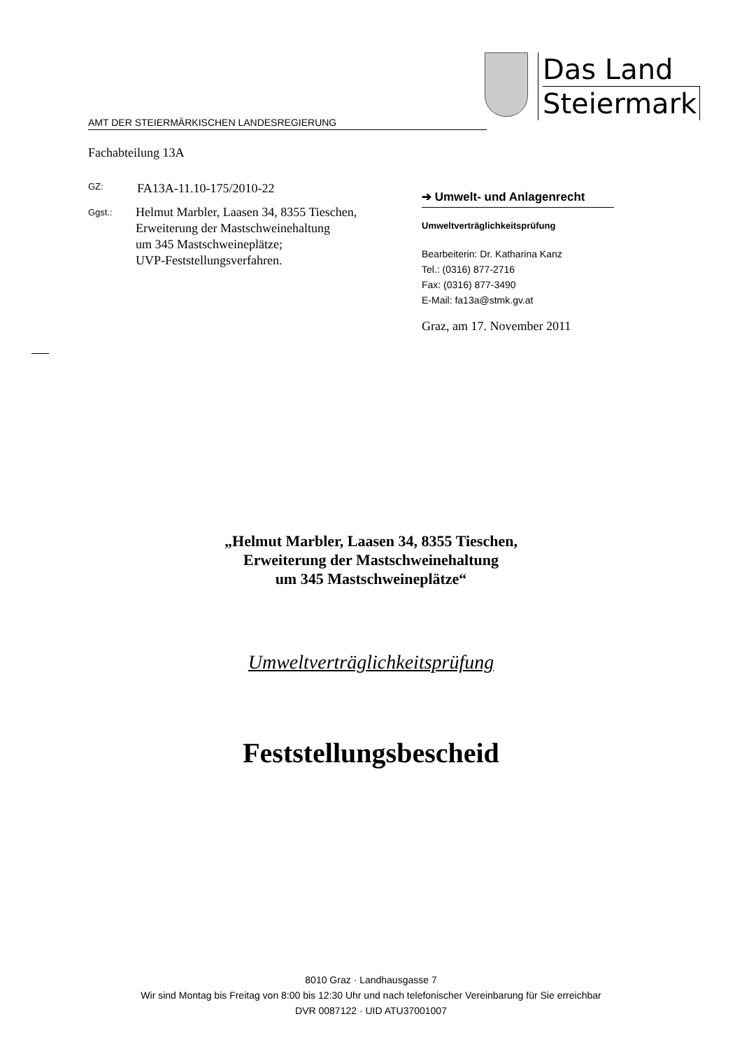Das Land
Steiermark
AMT DER STEIERMÄRKISCHEN LANDESREGIERUNG
Fachabteilung 13A
GZ: FA13A-11.10-175/2010-22
Ggst.: Helmut Marbler, Laasen 34, 8355 Tieschen,
Erweiterung der Mastschweinehaltung
um 345 Mastschweineplätze;
UVP-Feststellungsverfahren.
➔ Umwelt- und Anlagenrecht
Umweltverträglichkeitsprüfung
Bearbeiterin: Dr. Katharina Kanz
Tel.: (0316) 877-2716
Fax: (0316) 877-3490
E-Mail: fa13a@stmk.gv.at
Graz, am 17. November 2011
„Helmut Marbler, Laasen 34, 8355 Tieschen,
Erweiterung der Mastschweinehaltung
um 345 Mastschweineplätze“
Umweltverträglichkeitsprüfung
Feststellungsbescheid
8010 Graz · Landhausgasse 7
Wir sind Montag bis Freitag von 8:00 bis 12:30 Uhr und nach telefonischer Vereinbarung für Sie erreichbar
DVR 0087122 · UID ATU37001007